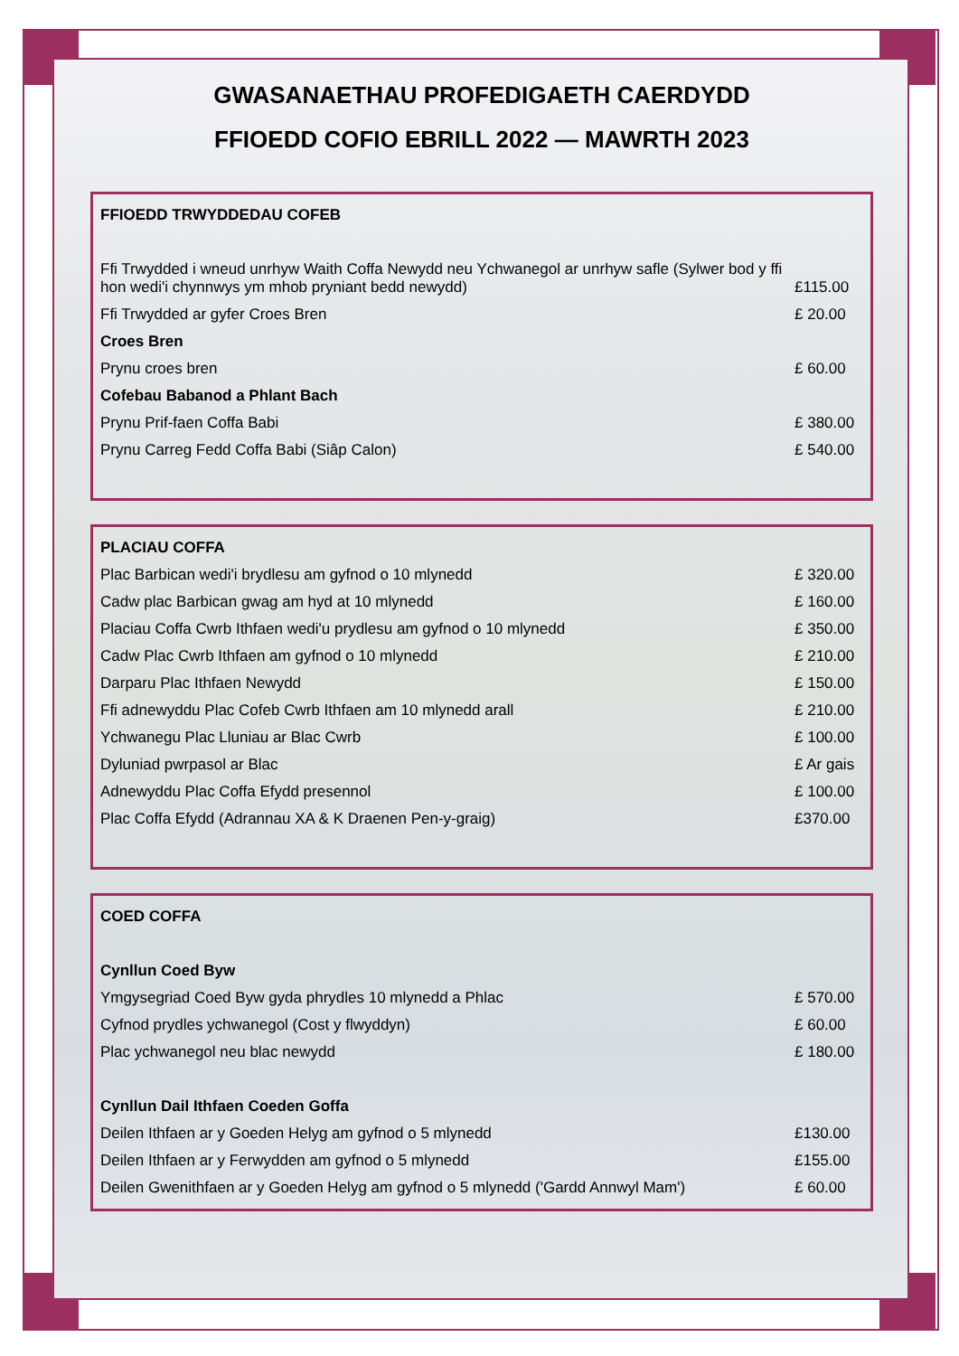GWASANAETHAU PROFEDIGAETH CAERDYDD
FFIOEDD COFIO EBRILL 2022 — MAWRTH 2023
| FFIOEDD TRWYDDEDAU COFEB | |
| Ffi Trwydded i wneud unrhyw Waith Coffa Newydd neu Ychwanegol ar unrhyw safle (Sylwer bod y ffi hon wedi'i chynnwys ym mhob pryniant bedd newydd) | £115.00 |
| Ffi Trwydded ar gyfer Croes Bren | £ 20.00 |
| Croes Bren | |
| Prynu croes bren | £ 60.00 |
| Cofebau Babanod a Phlant Bach | |
| Prynu Prif-faen Coffa Babi | £ 380.00 |
| Prynu Carreg Fedd Coffa Babi (Siâp Calon) | £ 540.00 |
| PLACIAU COFFA | |
| Plac Barbican wedi'i brydlesu am gyfnod o 10 mlynedd | £ 320.00 |
| Cadw plac Barbican gwag am hyd at 10 mlynedd | £ 160.00 |
| Placiau Coffa Cwrb Ithfaen wedi'u prydlesu am gyfnod o 10 mlynedd | £ 350.00 |
| Cadw Plac Cwrb Ithfaen am gyfnod o 10 mlynedd | £ 210.00 |
| Darparu Plac Ithfaen Newydd | £ 150.00 |
| Ffi adnewyddu Plac Cofeb Cwrb Ithfaen am 10 mlynedd arall | £ 210.00 |
| Ychwanegu Plac Lluniau ar Blac Cwrb | £ 100.00 |
| Dyluniad pwrpasol ar Blac | £ Ar gais |
| Adnewyddu Plac Coffa Efydd presennol | £ 100.00 |
| Plac Coffa Efydd (Adrannau XA & K Draenen Pen-y-graig) | £370.00 |
| COED COFFA | |
| Cynllun Coed Byw | |
| Ymgysegriad Coed Byw gyda phrydles 10 mlynedd a Phlac | £ 570.00 |
| Cyfnod prydles ychwanegol (Cost y flwyddyn) | £ 60.00 |
| Plac ychwanegol neu blac newydd | £ 180.00 |
| Cynllun Dail Ithfaen Coeden Goffa | |
| Deilen Ithfaen ar y Goeden Helyg am gyfnod o 5 mlynedd | £130.00 |
| Deilen Ithfaen ar y Ferwydden am gyfnod o 5 mlynedd | £155.00 |
| Deilen Gwenithfaen ar y Goeden Helyg am gyfnod o 5 mlynedd ('Gardd Annwyl Mam') | £ 60.00 |